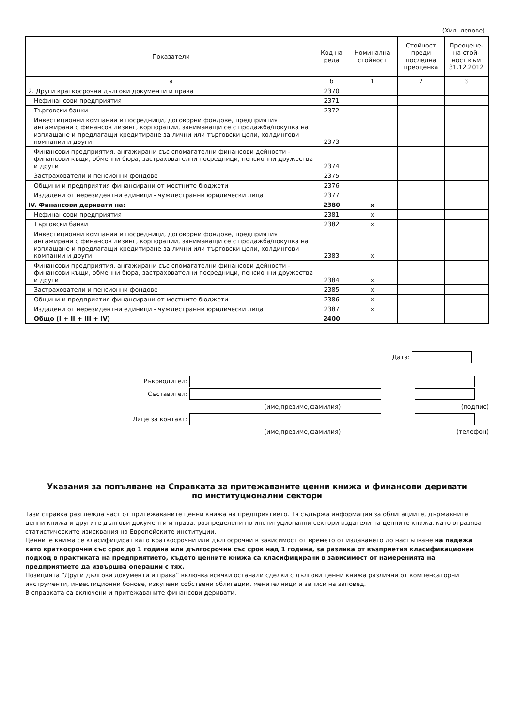(Хил. левове)
| Показатели | Код на реда | Номинална стойност | Стойност преди последна преоценка | Преоцене-на стой-ност към 31.12.2012 |
| --- | --- | --- | --- | --- |
| а | б | 1 | 2 | 3 |
| 2. Други краткосрочни дългови документи и права | 2370 | | | |
| Нефинансови предприятия | 2371 | | | |
| Търговски банки | 2372 | | | |
| Инвестиционни компании и посредници, договорни фондове, предприятия ангажирани с финансов лизинг, корпорации, занимаващи се с продажба/покупка на изплащане и предлагащи кредитиране за лични или търговски цели, холдингови компании и други | 2373 | | | |
| Финансови предприятия, ангажирани със спомагателни финансови дейности - финансови къщи, обменни бюра, застрахователни посредници, пенсионни дружества и други | 2374 | | | |
| Застрахователи и пенсионни фондове | 2375 | | | |
| Общини и предприятия финансирани от местните бюджети | 2376 | | | |
| Издадени от нерезидентни единици - чуждестранни юридически лица | 2377 | | | |
| IV. Финансови деривати на: | 2380 | x | | |
| Нефинансови предприятия | 2381 | x | | |
| Търговски банки | 2382 | x | | |
| Инвестиционни компании и посредници, договорни фондове, предприятия ангажирани с финансов лизинг, корпорации, занимаващи се с продажба/покупка на изплащане и предлагащи кредитиране за лични или търговски цели, холдингови компании и други | 2383 | x | | |
| Финансови предприятия, ангажирани със спомагателни финансови дейности - финансови къщи, обменни бюра, застрахователни посредници, пенсионни дружества и други | 2384 | x | | |
| Застрахователи и пенсионни фондове | 2385 | x | | |
| Общини и предприятия финансирани от местните бюджети | 2386 | x | | |
| Издадени от нерезидентни единици - чуждестранни юридически лица | 2387 | x | | |
| Общо (I + II + III + IV) | 2400 | | | |
Дата:
Ръководител:
Съставител:
(име,презиме,фамилия) (подпис)
Лице за контакт:
(име,презиме,фамилия) (телефон)
Указания за попълване на Справката за притежаваните ценни книжа и финансови деривати
по институционални сектори
Тази справка разглежда част от притежаваните ценни книжа на предприятието. Тя съдържа информация за облигациите, държавните ценни книжа и другите дългови документи и права, разпределени по институционални сектори издатели на ценните книжа, като отразява статистическите изисквания на Европейските институции.
Ценните книжа се класифицират като краткосрочни или дългосрочни в зависимост от времето от издаването до настъпване на падежа като краткосрочни със срок до 1 година или дългосрочни със срок над 1 година, за разлика от възприетия класификационен подход в практиката на предприятието, където ценните книжа са класифицирани в зависимост от намеренията на предприятието да извършва операции с тях.
Позицията “Други дългови документи и права” включва всички останали сделки с дългови ценни книжа различни от компенсаторни инструменти, инвестиционни бонове, изкупени собствени облигации, менителници и записи на заповед.
В справката са включени и притежаваните финансови деривати.